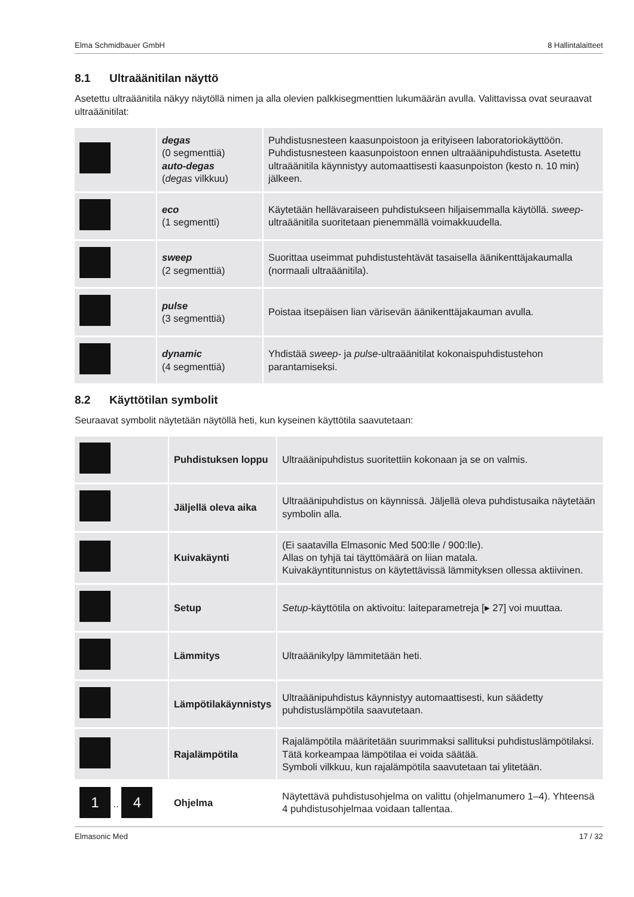Elma Schmidbauer GmbH 8 Hallintalaitteet
8.1 Ultraäänitilan näyttö
Asetettu ultraäänitila näkyy näytöllä nimen ja alla olevien palkkisegmenttien lukumäärän avulla. Valittavissa ovat seuraavat ultraäänitilat:
| | degas (0 segmenttiä) auto-degas ( degas vilkkuu) | Puhdistusnesteen kaasunpoistoon ja erityiseen laboratoriokäyttöön. Puhdistusnesteen kaasunpoistoon ennen ultraäänipuhdistusta. Asetettu ultraäänitila käynnistyy automaattisesti kaasunpoiston (kesto n. 10 min) jälkeen. |
| | eco (1 segmentti) | Käytetään hellävaraiseen puhdistukseen hiljaisemmalla käytöllä. sweep -ultraäänitila suoritetaan pienemmällä voimakkuudella. |
| | sweep (2 segmenttiä) | Suorittaa useimmat puhdistustehtävät tasaisella äänikenttäjakaumalla (normaali ultraäänitila). |
| | pulse (3 segmenttiä) | Poistaa itsepäisen lian värisevän äänikenttäjakauman avulla. |
| | dynamic (4 segmenttiä) | Yhdistää sweep - ja pulse -ultraäänitilat kokonaispuhdistustehon parantamiseksi. |
8.2 Käyttötilan symbolit
Seuraavat symbolit näytetään näytöllä heti, kun kyseinen käyttötila saavutetaan:
| | Puhdistuksen loppu | Ultraäänipuhdistus suoritettiin kokonaan ja se on valmis. |
| | Jäljellä oleva aika | Ultraäänipuhdistus on käynnissä. Jäljellä oleva puhdistusaika näytetään symbolin alla. |
| | Kuivakäynti | (Ei saatavilla Elmasonic Med 500:lle / 900:lle). Allas on tyhjä tai täyttömäärä on liian matala. Kuivakäyntitunnistus on käytettävissä lämmityksen ollessa aktiivinen. |
| | Setup | Setup -käyttötila on aktivoitu: laiteparametreja [▸ 27] voi muuttaa. |
| | Lämmitys | Ultraäänikylpy lämmitetään heti. |
| | Lämpötilakäynnistys | Ultraäänipuhdistus käynnistyy automaattisesti, kun säädetty puhdistuslämpötila saavutetaan. |
| | Rajalämpötila | Rajalämpötila määritetään suurimmaksi sallituksi puhdistuslämpötilaksi. Tätä korkeampaa lämpötilaa ei voida säätää. Symboli vilkkuu, kun rajalämpötila saavutetaan tai ylitetään. |
| 1 .. 4 | Ohjelma | Näytettävä puhdistusohjelma on valittu (ohjelmanumero 1–4). Yhteensä 4 puhdistusohjelmaa voidaan tallentaa. |
Elmasonic Med 17 / 32